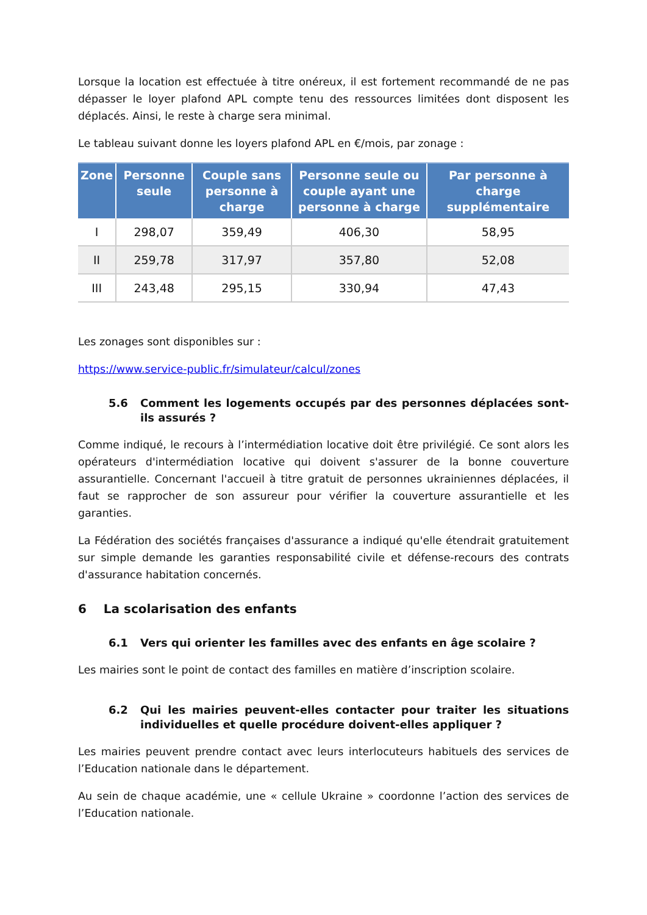Lorsque la location est effectuée à titre onéreux, il est fortement recommandé de ne pas dépasser le loyer plafond APL compte tenu des ressources limitées dont disposent les déplacés. Ainsi, le reste à charge sera minimal.
Le tableau suivant donne les loyers plafond APL en €/mois, par zonage :
| Zone | Personne seule | Couple sans personne à charge | Personne seule ou couple ayant une personne à charge | Par personne à charge supplémentaire |
| --- | --- | --- | --- | --- |
| I | 298,07 | 359,49 | 406,30 | 58,95 |
| II | 259,78 | 317,97 | 357,80 | 52,08 |
| III | 243,48 | 295,15 | 330,94 | 47,43 |
Les zonages sont disponibles sur :
https://www.service-public.fr/simulateur/calcul/zones
5.6 Comment les logements occupés par des personnes déplacées sont-ils assurés ?
Comme indiqué, le recours à l’intermédiation locative doit être privilégié. Ce sont alors les opérateurs d'intermédiation locative qui doivent s'assurer de la bonne couverture assurantielle. Concernant l'accueil à titre gratuit de personnes ukrainiennes déplacées, il faut se rapprocher de son assureur pour vérifier la couverture assurantielle et les garanties.
La Fédération des sociétés françaises d'assurance a indiqué qu'elle étendrait gratuitement sur simple demande les garanties responsabilité civile et défense-recours des contrats d'assurance habitation concernés.
6 La scolarisation des enfants
6.1 Vers qui orienter les familles avec des enfants en âge scolaire ?
Les mairies sont le point de contact des familles en matière d’inscription scolaire.
6.2 Qui les mairies peuvent-elles contacter pour traiter les situations individuelles et quelle procédure doivent-elles appliquer ?
Les mairies peuvent prendre contact avec leurs interlocuteurs habituels des services de l’Education nationale dans le département.
Au sein de chaque académie, une « cellule Ukraine » coordonne l’action des services de l’Education nationale.